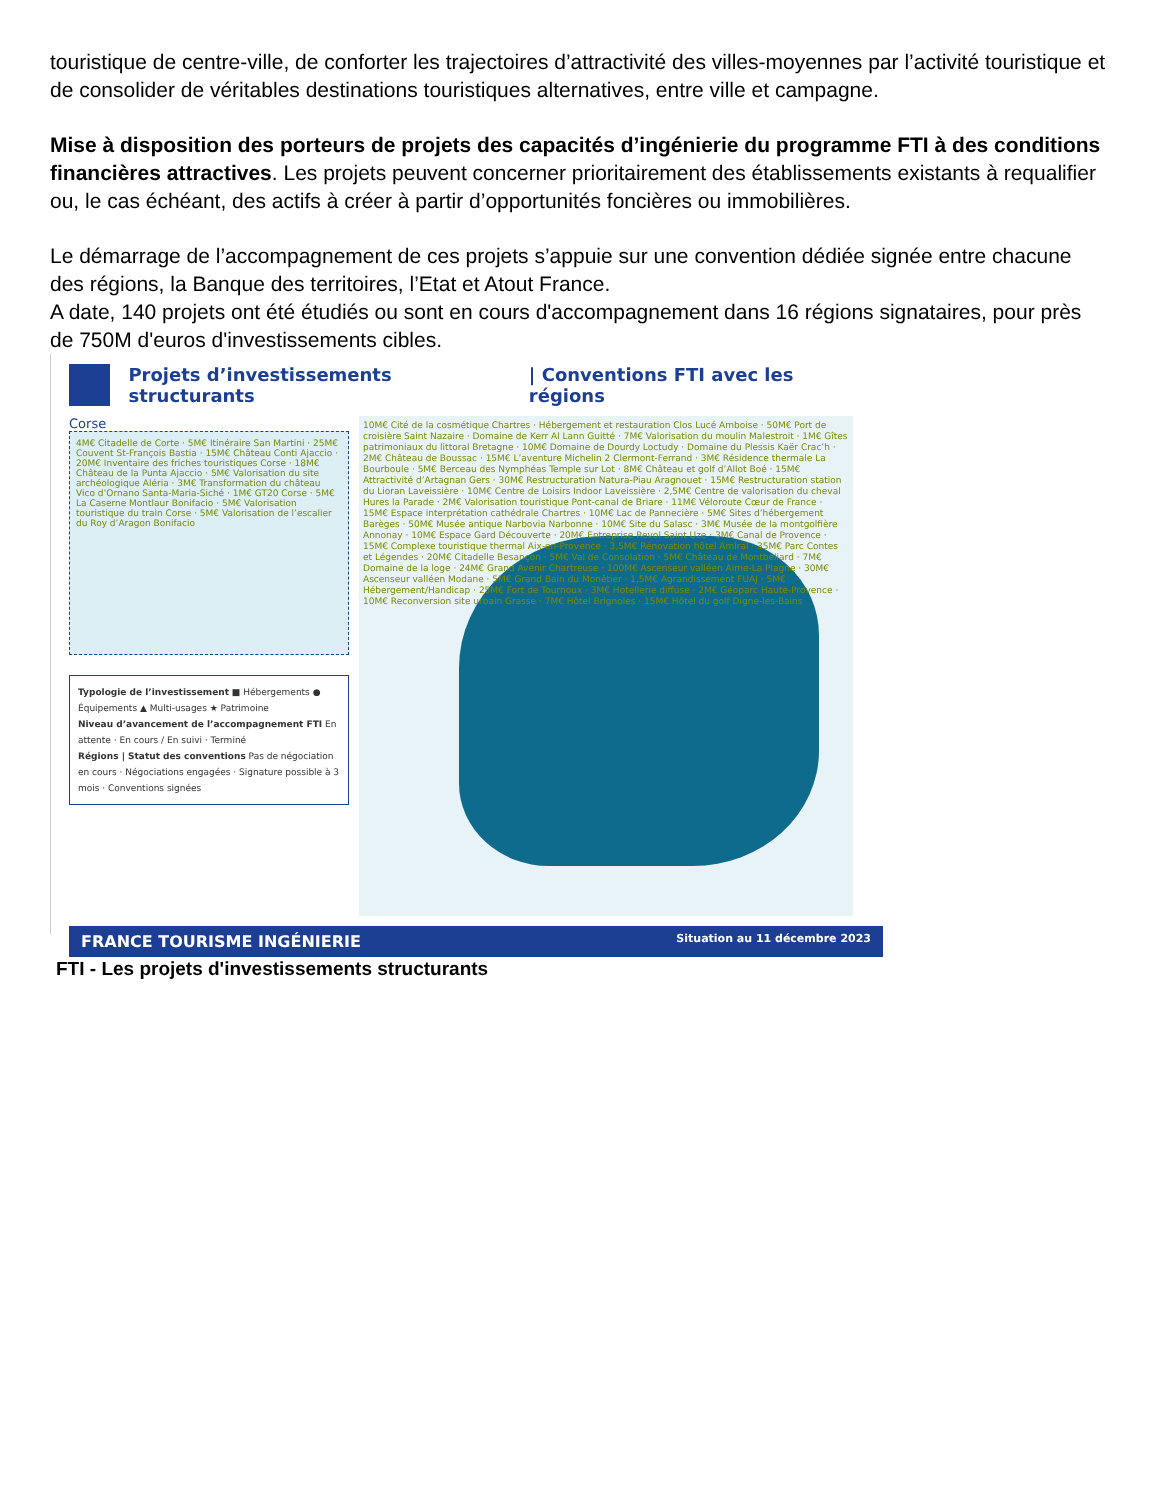touristique de centre-ville, de conforter les trajectoires d’attractivité des villes-moyennes par l’activité touristique et de consolider de véritables destinations touristiques alternatives, entre ville et campagne.
Mise à disposition des porteurs de projets des capacités d’ingénierie du programme FTI à des conditions financières attractives. Les projets peuvent concerner prioritairement des établissements existants à requalifier ou, le cas échéant, des actifs à créer à partir d’opportunités foncières ou immobilières.
Le démarrage de l’accompagnement de ces projets s’appuie sur une convention dédiée signée entre chacune des régions, la Banque des territoires, l’Etat et Atout France.
A date, 140 projets ont été étudiés ou sont en cours d'accompagnement dans 16 régions signataires, pour près de 750M d'euros d'investissements cibles.
Projets d’investissements structurants | Conventions FTI avec les régions
Corse
4M€ Citadelle de Corte · 5M€ Itinéraire San Martini · 25M€ Couvent St-François Bastia · 15M€ Château Conti Ajaccio · 20M€ Inventaire des friches touristiques Corse · 18M€ Château de la Punta Ajaccio · 5M€ Valorisation du site archéologique Aléria · 3M€ Transformation du château Vico d’Ornano Santa-Maria-Siché · 1M€ GT20 Corse · 5M€ La Caserne Montlaur Bonifacio · 5M€ Valorisation touristique du train Corse · 5M€ Valorisation de l’escalier du Roy d’Aragon Bonifacio
Typologie de l’investissement ■ Hébergements ● Équipements ▲ Multi-usages ★ Patrimoine
Niveau d’avancement de l’accompagnement FTI En attente · En cours / En suivi · Terminé
Régions | Statut des conventions Pas de négociation en cours · Négociations engagées · Signature possible à 3 mois · Conventions signées
10M€ Cité de la cosmétique Chartres · Hébergement et restauration Clos Lucé Amboise · 50M€ Port de croisière Saint Nazaire · Domaine de Kerr Al Lann Guitté · 7M€ Valorisation du moulin Malestroit · 1M€ Gîtes patrimoniaux du littoral Bretagne · 10M€ Domaine de Dourdy Loctudy · Domaine du Plessis Kaër Crac’h · 2M€ Château de Boussac · 15M€ L’aventure Michelin 2 Clermont-Ferrand · 3M€ Résidence thermale La Bourboule · 5M€ Berceau des Nymphéas Temple sur Lot · 8M€ Château et golf d’Allot Boé · 15M€ Attractivité d’Artagnan Gers · 30M€ Restructuration Natura-Piau Aragnouet · 15M€ Restructuration station du Lioran Laveissière · 10M€ Centre de Loisirs Indoor Laveissière · 2,5M€ Centre de valorisation du cheval Hures la Parade · 2M€ Valorisation touristique Pont-canal de Briare · 11M€ Véloroute Cœur de France · 15M€ Espace interprétation cathédrale Chartres · 10M€ Lac de Pannecière · 5M€ Sites d’hébergement Barèges · 50M€ Musée antique Narbovia Narbonne · 10M€ Site du Salasc · 3M€ Musée de la montgolfière Annonay · 10M€ Espace Gard Découverte · 20M€ Entreprise Revol Saint Uze · 3M€ Canal de Provence · 15M€ Complexe touristique thermal Aix-en-Provence · 3,5M€ Rénovation hôtel Amiral · 35M€ Parc Contes et Légendes · 20M€ Citadelle Besançon · 5M€ Val de Consolation · 5M€ Château de Montbéliard · 7M€ Domaine de la loge · 24M€ Grand Avenir Chartreuse · 100M€ Ascenseur valléen Aime-La Plagne · 30M€ Ascenseur valléen Modane · 5M€ Grand Bain du Monêtier · 1,5M€ Agrandissement FUAJ · 5M€ Hébergement/Handicap · 25M€ Fort de Tournoux · 3M€ Hotellerie diffuse · 2M€ Géoparc Haute-Provence · 10M€ Reconversion site urbain Grasse · 7M€ Hôtel Brignoles · 15M€ Hôtel du golf Digne-les-Bains
FRANCE TOURISME INGÉNIERIE Situation au 11 décembre 2023
FTI - Les projets d'investissements structurants